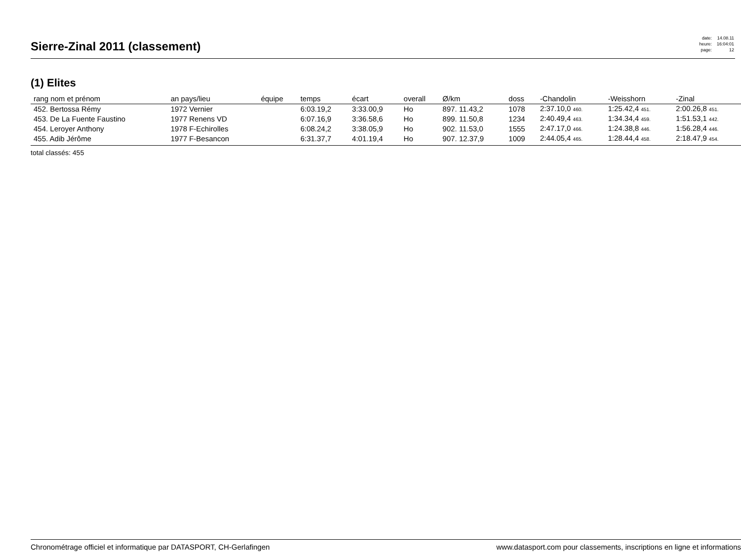Sierre-Zinal 2011 (classement)
| date: | 14.08.11 |
| heure: | 16:04:01 |
| page: | 12 |
(1) Elites
| rang nom et prénom | an pays/lieu | équipe | temps | écart | overall | Ø/km | doss | -Chandolin | -Weisshorn | -Zinal |
| --- | --- | --- | --- | --- | --- | --- | --- | --- | --- | --- |
| 452. Bertossa Rémy | 1972 Vernier | | 6:03.19,2 | 3:33.00,9 | Ho | 897. 11.43,2 | 1078 | 2:37.10,0 460. | 1:25.42,4 451. | 2:00.26,8 451. |
| 453. De La Fuente Faustino | 1977 Renens VD | | 6:07.16,9 | 3:36.58,6 | Ho | 899. 11.50,8 | 1234 | 2:40.49,4 463. | 1:34.34,4 459. | 1:51.53,1 442. |
| 454. Leroyer Anthony | 1978 F-Echirolles | | 6:08.24,2 | 3:38.05,9 | Ho | 902. 11.53,0 | 1555 | 2:47.17,0 466. | 1:24.38,8 446. | 1:56.28,4 446. |
| 455. Adib Jérôme | 1977 F-Besancon | | 6:31.37,7 | 4:01.19,4 | Ho | 907. 12.37,9 | 1009 | 2:44.05,4 465. | 1:28.44,4 458. | 2:18.47,9 454. |
total classés: 455
Chronométrage officiel et informatique par DATASPORT, CH-Gerlafingen www.datasport.com pour classements, inscriptions en ligne et informations